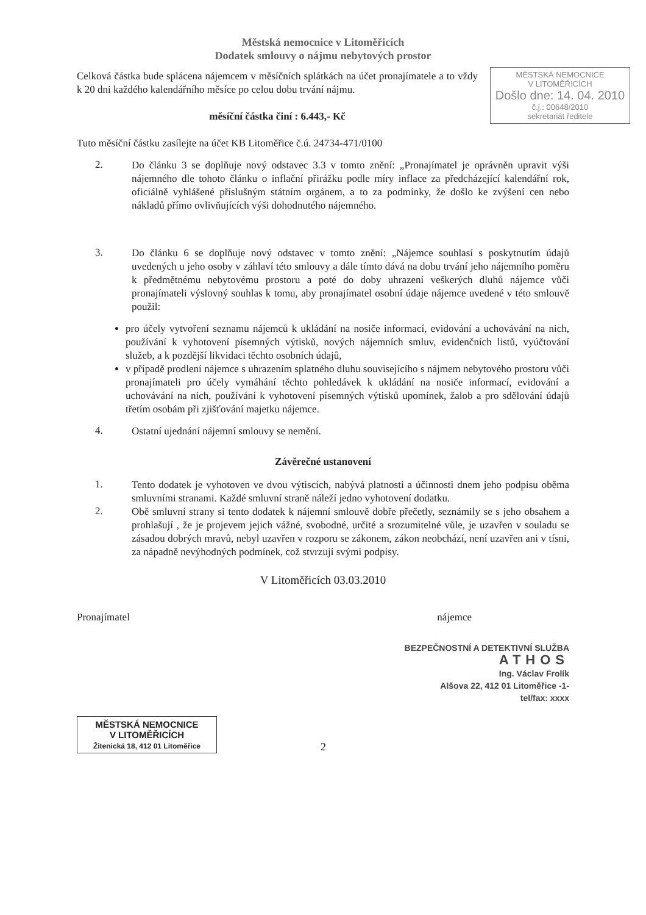Městská nemocnice v Litoměřicích
Dodatek smlouvy o nájmu nebytových prostor
MĚSTSKÁ NEMOCNICE
V LITOMĚŘICÍCH
Došlo dne: 14. 04. 2010
č.j.: 00648/2010
sekretariát ředitele
Celková částka bude splácena nájemcem v měsíčních splátkách na účet pronajímatele a to vždy k 20 dni každého kalendářního měsíce po celou dobu trvání nájmu.
měsíční částka činí : 6.443,- Kč
Tuto měsíční částku zasílejte na účet KB Litoměřice č.ú. 24734-471/0100
2.
Do článku 3 se doplňuje nový odstavec 3.3 v tomto znění: „Pronajímatel je oprávněn upravit výši nájemného dle tohoto článku o inflační přirážku podle míry inflace za předcházející kalendářní rok, oficiálně vyhlášené příslušným státním orgánem, a to za podmínky, že došlo ke zvýšení cen nebo nákladů přímo ovlivňujících výši dohodnutého nájemného.
3.
Do článku 6 se doplňuje nový odstavec v tomto znění: „Nájemce souhlasí s poskytnutím údajů uvedených u jeho osoby v záhlaví této smlouvy a dále tímto dává na dobu trvání jeho nájemního poměru k předmětnému nebytovému prostoru a poté do doby uhrazení veškerých dluhů nájemce vůči pronajímateli výslovný souhlas k tomu, aby pronajímatel osobní údaje nájemce uvedené v této smlouvě použil:
pro účely vytvoření seznamu nájemců k ukládání na nosiče informací, evidování a uchovávání na nich, používání k vyhotovení písemných výtisků, nových nájemních smluv, evidenčních listů, vyúčtování služeb, a k pozdější likvidaci těchto osobních údajů,
v případě prodlení nájemce s uhrazením splatného dluhu souvisejícího s nájmem nebytového prostoru vůči pronajímateli pro účely vymáhání těchto pohledávek k ukládání na nosiče informací, evidování a uchovávání na nich, používání k vyhotovení písemných výtisků upomínek, žalob a pro sdělování údajů třetím osobám při zjišťování majetku nájemce.
4.
Ostatní ujednání nájemní smlouvy se nemění.
Závěrečné ustanovení
1.
Tento dodatek je vyhotoven ve dvou výtiscích, nabývá platnosti a účinnosti dnem jeho podpisu oběma smluvními stranami. Každé smluvní straně náleží jedno vyhotovení dodatku.
2.
Obě smluvní strany si tento dodatek k nájemní smlouvě dobře přečetly, seznámily se s jeho obsahem a prohlašují , že je projevem jejich vážné, svobodné, určité a srozumitelné vůle, je uzavřen v souladu se zásadou dobrých mravů, nebyl uzavřen v rozporu se zákonem, zákon neobchází, není uzavřen ani v tísni, za nápadně nevýhodných podmínek, což stvrzují svými podpisy.
V Litoměřicích 03.03.2010
Pronajímatel nájemce
BEZPEČNOSTNÍ A DETEKTIVNÍ SLUŽBA
ATHOS
Ing. Václav Frolík
Alšova 22, 412 01 Litoměřice -1-
tel/fax: xxxx
MĚSTSKÁ NEMOCNICE
V LITOMĚŘICÍCH
Žitenická 18, 412 01 Litoměřice
2